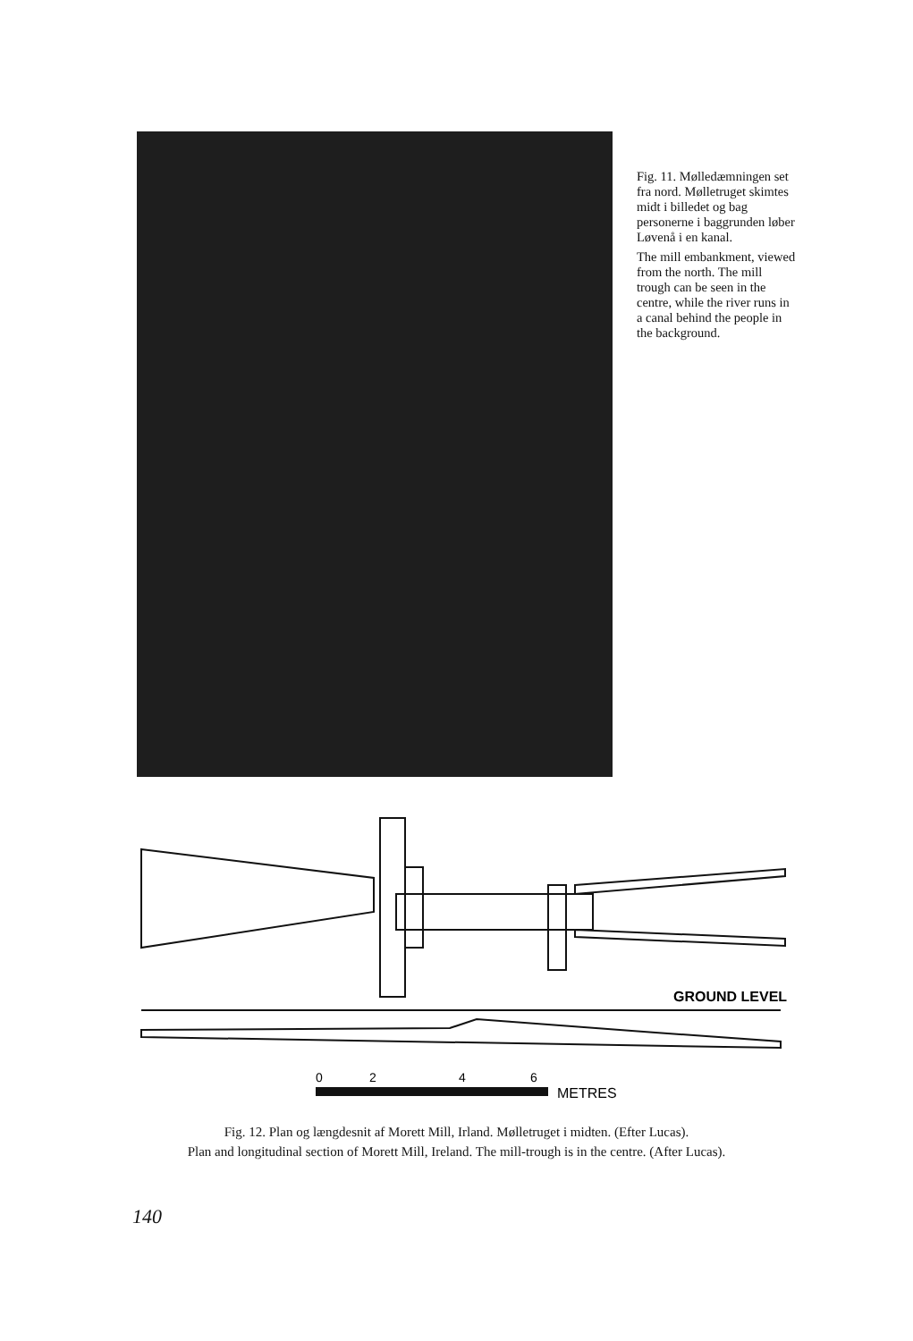Fig. 11. Mølledæmningen set fra nord. Mølletruget skimtes midt i billedet og bag personerne i baggrunden løber Løvenå i en kanal.
The mill embankment, viewed from the north. The mill trough can be seen in the centre, while the river runs in a canal behind the people in the background.
GROUND LEVEL
0
2
4
6
METRES
Fig. 12. Plan og længdesnit af Morett Mill, Irland. Mølletruget i midten. (Efter Lucas).
Plan and longitudinal section of Morett Mill, Ireland. The mill-trough is in the centre. (After Lucas).
140